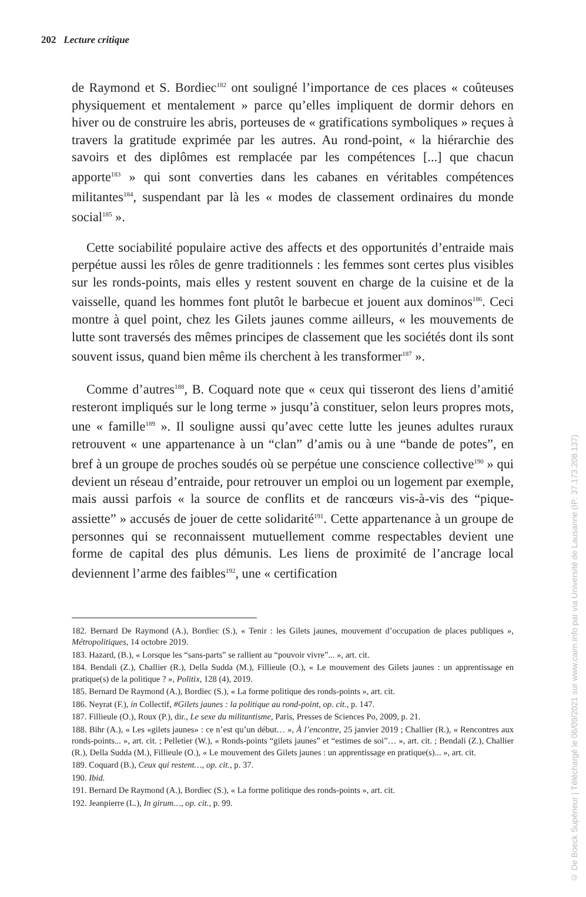202 Lecture critique
de Raymond et S. Bordiec<sup>182</sup> ont souligné l’importance de ces places « coûteuses physiquement et mentalement » parce qu’elles impliquent de dormir dehors en hiver ou de construire les abris, porteuses de « gratifications symboliques » reçues à travers la gratitude exprimée par les autres. Au rond-point, « la hié­rarchie des savoirs et des diplômes est remplacée par les compétences [...] que chacun apporte<sup>183</sup> » qui sont converties dans les cabanes en véritables compé­tences militantes<sup>184</sup>, suspendant par là les « modes de classement ordinaires du monde social<sup>185</sup> ».
Cette sociabilité populaire active des affects et des opportunités d’entraide mais perpétue aussi les rôles de genre traditionnels : les femmes sont certes plus visibles sur les ronds-points, mais elles y restent souvent en charge de la cui­sine et de la vaisselle, quand les hommes font plutôt le barbecue et jouent aux dominos<sup>186</sup>. Ceci montre à quel point, chez les Gilets jaunes comme ailleurs, « les mouvements de lutte sont traversés des mêmes principes de classement que les sociétés dont ils sont souvent issus, quand bien même ils cherchent à les transformer<sup>187</sup> ».
Comme d’autres<sup>188</sup>, B. Coquard note que « ceux qui tisseront des liens d’ami­tié resteront impliqués sur le long terme » jusqu’à constituer, selon leurs propres mots, une « famille<sup>189</sup> ». Il souligne aussi qu’avec cette lutte les jeunes adultes ruraux retrouvent « une appartenance à un “clan” d’amis ou à une “bande de potes”, en bref à un groupe de proches soudés où se perpétue une conscience collective<sup>190</sup> » qui devient un réseau d’entraide, pour retrouver un emploi ou un logement par exemple, mais aussi parfois « la source de conflits et de rancœurs vis-à-vis des “pique-assiette” » accusés de jouer de cette solidarité<sup>191</sup>. Cette appartenance à un groupe de personnes qui se reconnaissent mutuellement comme respectables devient une forme de capital des plus démunis. Les liens de proximité de l’ancrage local deviennent l’arme des faibles<sup>192</sup>, une « certification
182. Bernard De Raymond (A.), Bordiec (S.), « Tenir : les Gilets jaunes, mouvement d’occupation de places publiques », Métropolitiques, 14 octobre 2019.
183. Hazard, (B.), « Lorsque les “sans-parts” se rallient au “pouvoir vivre”... », art. cit.
184. Bendali (Z.), Challier (R.), Della Sudda (M.), Fillieule (O.), « Le mouvement des Gilets jaunes : un apprentissage en pratique(s) de la politique ? », Politix, 128 (4), 2019.
185. Bernard De Raymond (A.), Bordiec (S.), « La forme politique des ronds-points », art. cit.
186. Neyrat (F.), in Collectif, #Gilets jaunes : la politique au rond-point, op. cit., p. 147.
187. Fillieule (O.), Roux (P.), dir., Le sexe du militantisme, Paris, Presses de Sciences Po, 2009, p. 21.
188. Bihr (A.), « Les «gilets jaunes» : ce n’est qu’un début… », À l’encontre, 25 janvier 2019 ; Challier (R.), « Rencontres aux ronds-points... », art. cit. ; Pelletier (W.), « Ronds-points “gilets jaunes” et “estimes de soi”… », art. cit. ; Bendali (Z.), Challier (R.), Della Sudda (M.), Fillieule (O.), « Le mouvement des Gilets jaunes : un apprentissage en pratique(s)... », art. cit.
189. Coquard (B.), Ceux qui restent…, op. cit., p. 37.
190. Ibid.
191. Bernard De Raymond (A.), Bordiec (S.), « La forme politique des ronds-points », art. cit.
192. Jeanpierre (L.), In girum…, op. cit., p. 99.
© De Boeck Supérieur | Téléchargé le 06/09/2021 sur www.cairn.info par via Université de Lausanne (IP: 37.173.208.137)